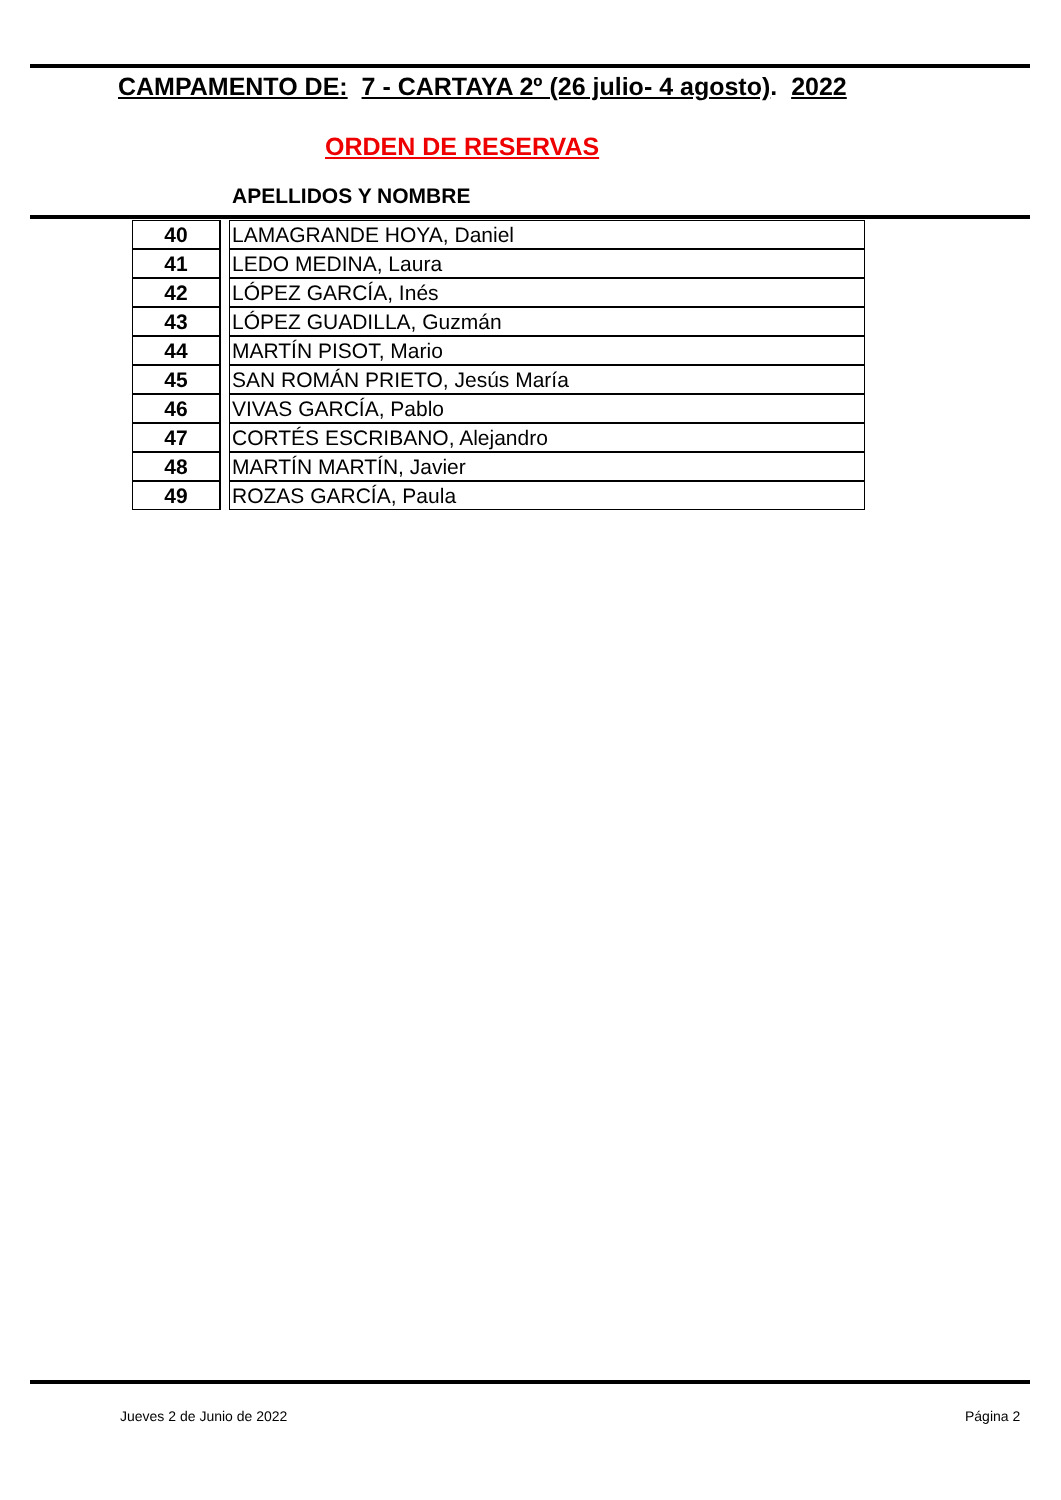CAMPAMENTO DE: 7 - CARTAYA 2º (26 julio- 4 agosto). 2022
ORDEN DE RESERVAS
APELLIDOS Y NOMBRE
| 40 | | LAMAGRANDE HOYA, Daniel |
| 41 | | LEDO MEDINA, Laura |
| 42 | | LÓPEZ GARCÍA, Inés |
| 43 | | LÓPEZ GUADILLA, Guzmán |
| 44 | | MARTÍN PISOT, Mario |
| 45 | | SAN ROMÁN PRIETO, Jesús María |
| 46 | | VIVAS GARCÍA, Pablo |
| 47 | | CORTÉS ESCRIBANO, Alejandro |
| 48 | | MARTÍN MARTÍN, Javier |
| 49 | | ROZAS GARCÍA, Paula |
Jueves 2 de Junio de 2022 Página 2